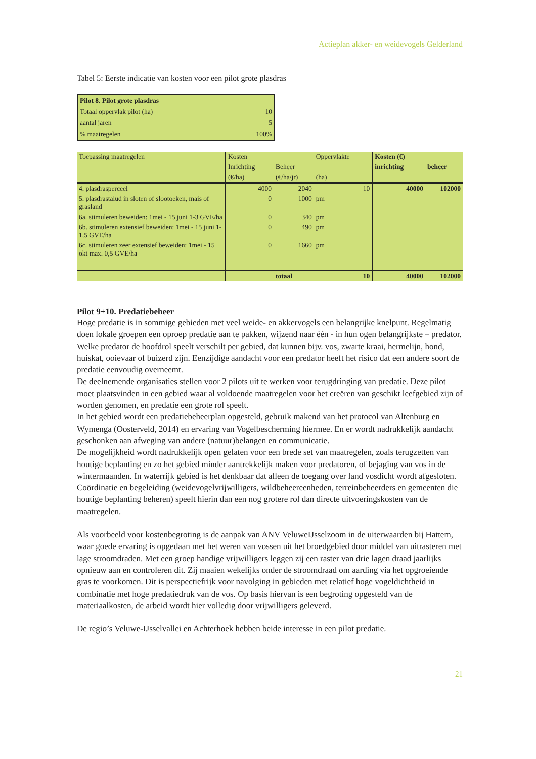Actieplan akker- en weidevogels Gelderland
Tabel 5: Eerste indicatie van kosten voor een pilot grote plasdras
| Pilot 8. Pilot grote plasdras | |
| Totaal oppervlak pilot (ha) | 10 |
| aantal jaren | 5 |
| % maatregelen | 100% |
| Toepassing maatregelen | Kosten | | Oppervlakte | | Kosten (€) | |
| | Inrichting | Beheer | | | inrichting | beheer |
| | (€/ha) | (€/ha/jr) | (ha) | | | |
| 4. plasdrasperceel | 4000 | 2040 | | 10 | 40000 | 102000 |
| 5. plasdrastalud in sloten of slootoeken, mais of grasland | 0 | 1000 | pm | | | |
| 6a. stimuleren beweiden: 1mei - 15 juni 1-3 GVE/ha | 0 | 340 | pm | | | |
| 6b. stimuleren extensief beweiden: 1mei - 15 juni 1-1,5 GVE/ha | 0 | 490 | pm | | | |
| 6c. stimuleren zeer extensief beweiden: 1mei - 15 okt max. 0,5 GVE/ha | 0 | 1660 | pm | | | |
| | | totaal | | 10 | 40000 | 102000 |
Pilot 9+10. Predatiebeheer
Hoge predatie is in sommige gebieden met veel weide- en akkervogels een belangrijke knelpunt. Regelmatig doen lokale groepen een oproep predatie aan te pakken, wijzend naar één - in hun ogen belangrijkste – predator. Welke predator de hoofdrol speelt verschilt per gebied, dat kunnen bijv. vos, zwarte kraai, hermelijn, hond, huiskat, ooievaar of buizerd zijn. Eenzijdige aandacht voor een predator heeft het risico dat een andere soort de predatie eenvoudig overneemt.
De deelnemende organisaties stellen voor 2 pilots uit te werken voor terugdringing van predatie. Deze pilot moet plaatsvinden in een gebied waar al voldoende maatregelen voor het creëren van geschikt leefgebied zijn of worden genomen, en predatie een grote rol speelt.
In het gebied wordt een predatiebeheerplan opgesteld, gebruik makend van het protocol van Altenburg en Wymenga (Oosterveld, 2014) en ervaring van Vogelbescherming hiermee. En er wordt nadrukkelijk aandacht geschonken aan afweging van andere (natuur)belangen en communicatie.
De mogelijkheid wordt nadrukkelijk open gelaten voor een brede set van maatregelen, zoals terugzetten van houtige beplanting en zo het gebied minder aantrekkelijk maken voor predatoren, of bejaging van vos in de wintermaanden. In waterrijk gebied is het denkbaar dat alleen de toegang over land vosdicht wordt afgesloten. Coördinatie en begeleiding (weidevogelvrijwilligers, wildbeheereenheden, terreinbeheerders en gemeenten die houtige beplanting beheren) speelt hierin dan een nog grotere rol dan directe uitvoeringskosten van de maatregelen.
Als voorbeeld voor kostenbegroting is de aanpak van ANV VeluweIJsselzoom in de uiterwaarden bij Hattem, waar goede ervaring is opgedaan met het weren van vossen uit het broedgebied door middel van uitrasteren met lage stroomdraden. Met een groep handige vrijwilligers leggen zij een raster van drie lagen draad jaarlijks opnieuw aan en controleren dit. Zij maaien wekelijks onder de stroomdraad om aarding via het opgroeiende gras te voorkomen. Dit is perspectiefrijk voor navolging in gebieden met relatief hoge vogeldichtheid in combinatie met hoge predatiedruk van de vos. Op basis hiervan is een begroting opgesteld van de materiaalkosten, de arbeid wordt hier volledig door vrijwilligers geleverd.
De regio’s Veluwe-IJsselvallei en Achterhoek hebben beide interesse in een pilot predatie.
21